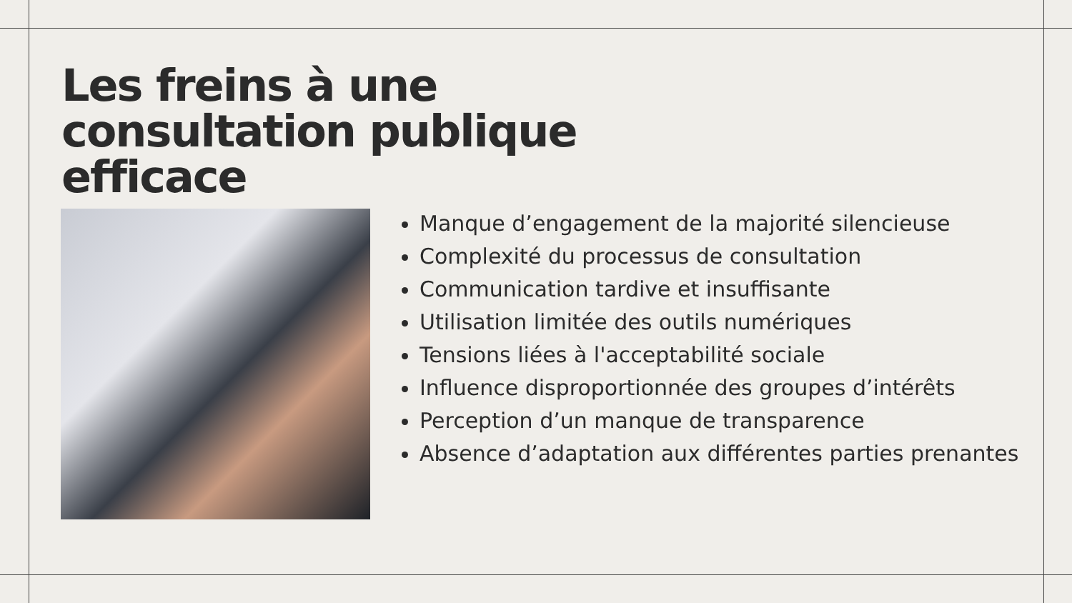Les freins à une
consultation publique
efficace
Manque d’engagement de la majorité silencieuse
Complexité du processus de consultation
Communication tardive et insuffisante
Utilisation limitée des outils numériques
Tensions liées à l'acceptabilité sociale
Influence disproportionnée des groupes d’intérêts
Perception d’un manque de transparence
Absence d’adaptation aux différentes parties prenantes